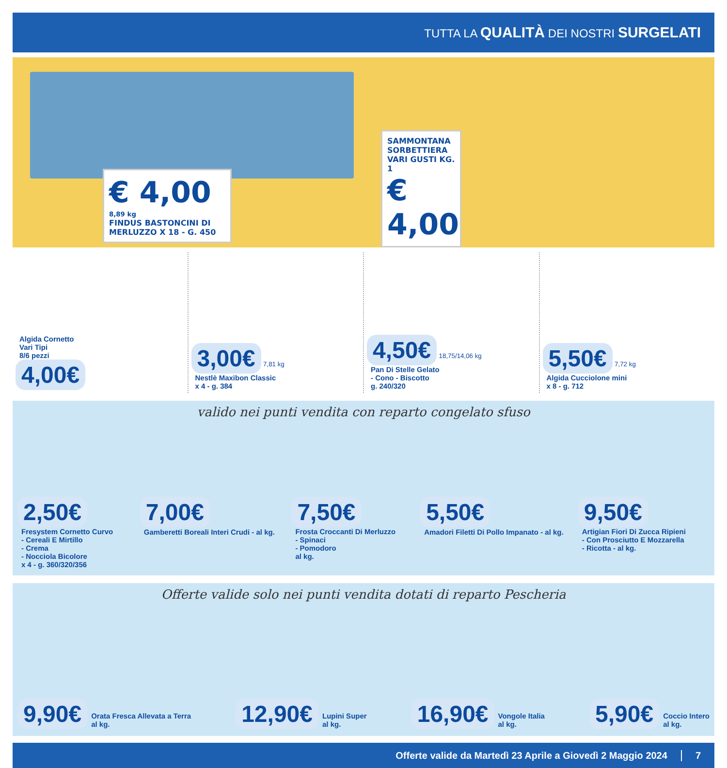TUTTA LA QUALITÀ DEI NOSTRI SURGELATI
€ 4,00 8,89 kg
FINDUS BASTONCINI DI MERLUZZO X 18 - G. 450
SAMMONTANA SORBETTIERA VARI GUSTI KG. 1
€ 4,00
Algida Cornetto
Vari Tipi
8/6 pezzi
4,00€
3,00€ 7,81 kg Nestlè Maxibon Classic
x 4 - g. 384
4,50€ 18,75/14,06 kg Pan Di Stelle Gelato
- Cono - Biscotto
g. 240/320
5,50€ 7,72 kg Algida Cucciolone mini
x 8 - g. 712
valido nei punti vendita con reparto congelato sfuso
2,50€ Fresystem Cornetto Curvo
- Cereali E Mirtillo
- Crema
- Nocciola Bicolore
x 4 - g. 360/320/356
7,00€ Gamberetti Boreali Interi Crudi - al kg.
7,50€ Frosta Croccanti Di Merluzzo
- Spinaci
- Pomodoro
al kg.
5,50€ Amadori Filetti Di Pollo Impanato - al kg.
9,50€ Artigian Fiori Di Zucca Ripieni
- Con Prosciutto E Mozzarella
- Ricotta - al kg.
Offerte valide solo nei punti vendita dotati di reparto Pescheria
9,90€ Orata Fresca Allevata a Terra
al kg.
12,90€ Lupini Super
al kg.
16,90€ Vongole Italia
al kg.
5,90€ Coccio Intero
al kg.
Offerte valide da Martedì 23 Aprile a Giovedì 2 Maggio 2024 7